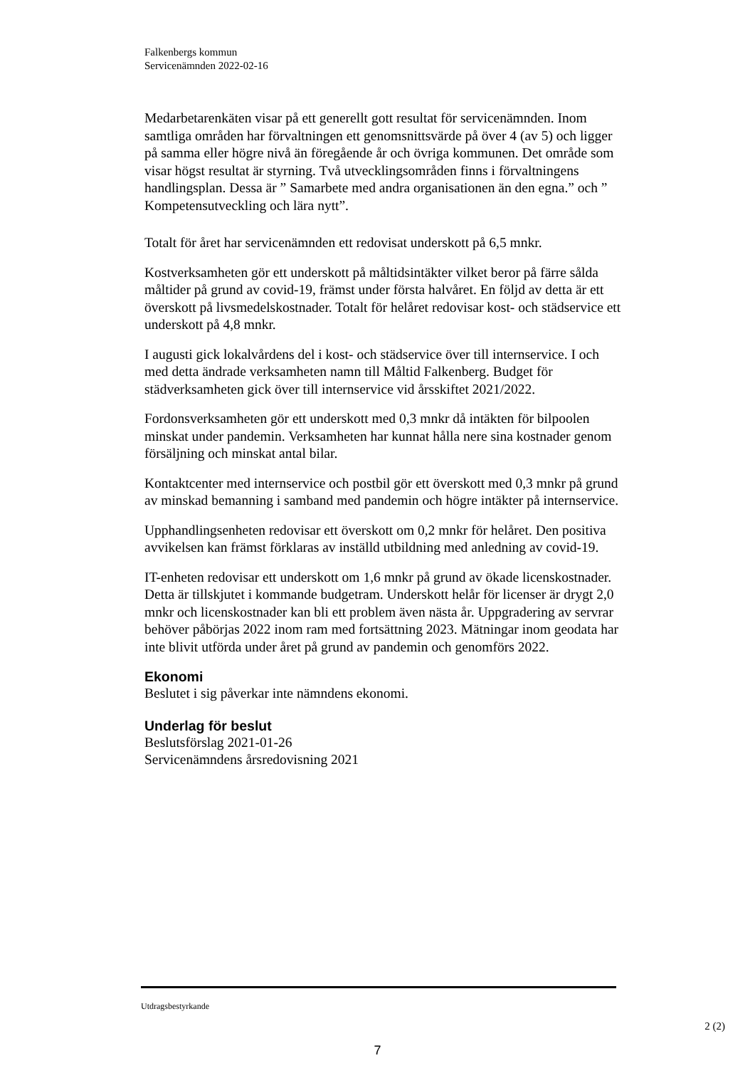Falkenbergs kommun
Servicenämnden 2022-02-16
Medarbetarenkäten visar på ett generellt gott resultat för servicenämnden. Inom samtliga områden har förvaltningen ett genomsnittsvärde på över 4 (av 5) och ligger på samma eller högre nivå än föregående år och övriga kommunen. Det område som visar högst resultat är styrning. Två utvecklingsområden finns i förvaltningens handlingsplan. Dessa är ” Samarbete med andra organisationen än den egna.” och ” Kompetensutveckling och lära nytt”.
Totalt för året har servicenämnden ett redovisat underskott på 6,5 mnkr.
Kostverksamheten gör ett underskott på måltidsintäkter vilket beror på färre sålda måltider på grund av covid-19, främst under första halvåret. En följd av detta är ett överskott på livsmedelskostnader. Totalt för helåret redovisar kost- och städservice ett underskott på 4,8 mnkr.
I augusti gick lokalvårdens del i kost- och städservice över till internservice. I och med detta ändrade verksamheten namn till Måltid Falkenberg. Budget för städverksamheten gick över till internservice vid årsskiftet 2021/2022.
Fordonsverksamheten gör ett underskott med 0,3 mnkr då intäkten för bilpoolen minskat under pandemin. Verksamheten har kunnat hålla nere sina kostnader genom försäljning och minskat antal bilar.
Kontaktcenter med internservice och postbil gör ett överskott med 0,3 mnkr på grund av minskad bemanning i samband med pandemin och högre intäkter på internservice.
Upphandlingsenheten redovisar ett överskott om 0,2 mnkr för helåret. Den positiva avvikelsen kan främst förklaras av inställd utbildning med anledning av covid-19.
IT-enheten redovisar ett underskott om 1,6 mnkr på grund av ökade licenskostnader. Detta är tillskjutet i kommande budgetram. Underskott helår för licenser är drygt 2,0 mnkr och licenskostnader kan bli ett problem även nästa år. Uppgradering av servrar behöver påbörjas 2022 inom ram med fortsättning 2023. Mätningar inom geodata har inte blivit utförda under året på grund av pandemin och genomförs 2022.
Ekonomi
Beslutet i sig påverkar inte nämndens ekonomi.
Underlag för beslut
Beslutsförslag 2021-01-26
Servicenämndens årsredovisning 2021
Utdragsbestyrkande
2 (2)
7